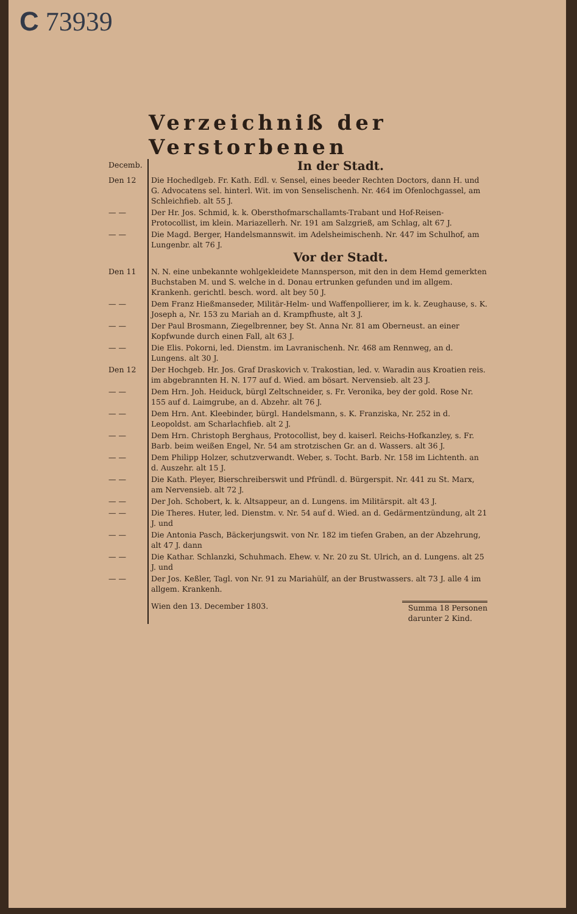C 73939
Verzeichniß der Verstorbenen
| Decemb. | In der Stadt. |
| Den 12 | Die Hochedlgeb. Fr. Kath. Edl. v. Sensel, eines beeder Rechten Doctors, dann H. und G. Advocatens sel. hinterl. Wit. im von Senselischenh. Nr. 464 im Ofenlochgassel, am Schleichfieb. alt 55 J. |
| — — | Der Hr. Jos. Schmid, k. k. Obersthofmarschallamts-Trabant und Hof-Reisen-Protocollist, im klein. Mariazellerh. Nr. 191 am Salzgrieß, am Schlag, alt 67 J. |
| — — | Die Magd. Berger, Handelsmannswit. im Adelsheimischenh. Nr. 447 im Schulhof, am Lungenbr. alt 76 J. |
| | Vor der Stadt. |
| Den 11 | N. N. eine unbekannte wohlgekleidete Mannsperson, mit den in dem Hemd gemerkten Buchstaben M. und S. welche in d. Donau ertrunken gefunden und im allgem. Krankenh. gerichtl. besch. word. alt bey 50 J. |
| — — | Dem Franz Hießmanseder, Militär-Helm- und Waffenpollierer, im k. k. Zeughause, s. K. Joseph a, Nr. 153 zu Mariah an d. Krampfhuste, alt 3 J. |
| — — | Der Paul Brosmann, Ziegelbrenner, bey St. Anna Nr. 81 am Oberneust. an einer Kopfwunde durch einen Fall, alt 63 J. |
| — — | Die Elis. Pokorni, led. Dienstm. im Lavranischenh. Nr. 468 am Rennweg, an d. Lungens. alt 30 J. |
| Den 12 | Der Hochgeb. Hr. Jos. Graf Draskovich v. Trakostian, led. v. Waradin aus Kroatien reis. im abgebrannten H. N. 177 auf d. Wied. am bösart. Nervensieb. alt 23 J. |
| — — | Dem Hrn. Joh. Heiduck, bürgl Zeltschneider, s. Fr. Veronika, bey der gold. Rose Nr. 155 auf d. Laimgrube, an d. Abzehr. alt 76 J. |
| — — | Dem Hrn. Ant. Kleebinder, bürgl. Handelsmann, s. K. Franziska, Nr. 252 in d. Leopoldst. am Scharlachfieb. alt 2 J. |
| — — | Dem Hrn. Christoph Berghaus, Protocollist, bey d. kaiserl. Reichs-Hofkanzley, s. Fr. Barb. beim weißen Engel, Nr. 54 am strotzischen Gr. an d. Wassers. alt 36 J. |
| — — | Dem Philipp Holzer, schutzverwandt. Weber, s. Tocht. Barb. Nr. 158 im Lichtenth. an d. Auszehr. alt 15 J. |
| — — | Die Kath. Pleyer, Bierschreiberswit und Pfründl. d. Bürgerspit. Nr. 441 zu St. Marx, am Nervensieb. alt 72 J. |
| — — | Der Joh. Schobert, k. k. Altsappeur, an d. Lungens. im Militärspit. alt 43 J. |
| — — | Die Theres. Huter, led. Dienstm. v. Nr. 54 auf d. Wied. an d. Gedärmentzündung, alt 21 J. und |
| — — | Die Antonia Pasch, Bäckerjungswit. von Nr. 182 im tiefen Graben, an der Abzehrung, alt 47 J. dann |
| — — | Die Kathar. Schlanzki, Schuhmach. Ehew. v. Nr. 20 zu St. Ulrich, an d. Lungens. alt 25 J. und |
| — — | Der Jos. Keßler, Tagl. von Nr. 91 zu Mariahülf, an der Brustwassers. alt 73 J. alle 4 im allgem. Krankenh. |
| | Wien den 13. December 1803. Summa 18 Personen darunter 2 Kind. |